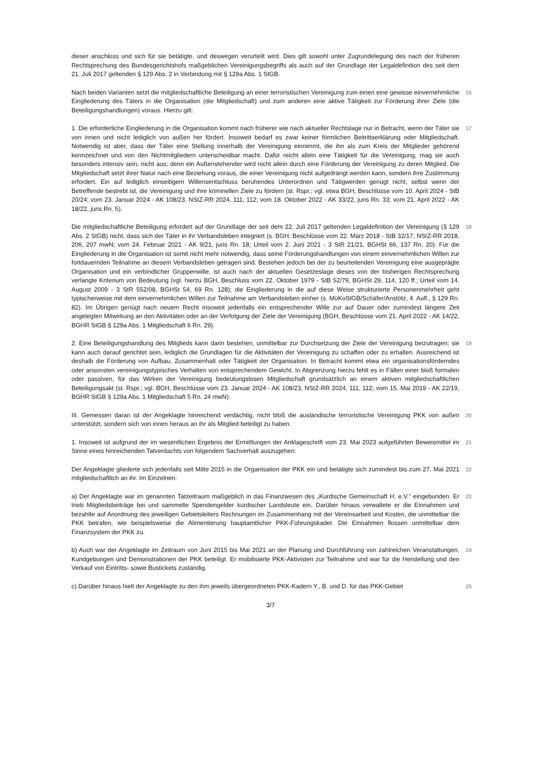dieser anschloss und sich für sie betätigte, und deswegen verurteilt wird. Dies gilt sowohl unter Zugrundelegung des nach der früheren Rechtsprechung des Bundesgerichtshofs maßgeblichen Vereinigungsbegriffs als auch auf der Grundlage der Legaldefinition des seit dem 21. Juli 2017 geltenden § 129 Abs. 2 in Verbindung mit § 129a Abs. 1 StGB.
Nach beiden Varianten setzt die mitgliedschaftliche Beteiligung an einer terroristischen Vereinigung zum einen eine gewisse einvernehmliche Eingliederung des Täters in die Organisation (die Mitgliedschaft) und zum anderen eine aktive Tätigkeit zur Förderung ihrer Ziele (die Beteiligungshandlungen) voraus. Hierzu gilt:
16
1. Die erforderliche Eingliederung in die Organisation kommt nach früherer wie nach aktueller Rechtslage nur in Betracht, wenn der Täter sie von innen und nicht lediglich von außen her fördert. Insoweit bedarf es zwar keiner förmlichen Beitrittserklärung oder Mitgliedschaft. Notwendig ist aber, dass der Täter eine Stellung innerhalb der Vereinigung einnimmt, die ihn als zum Kreis der Mitglieder gehörend kennzeichnet und von den Nichtmitgliedern unterscheidbar macht. Dafür reicht allein eine Tätigkeit für die Vereinigung, mag sie auch besonders intensiv sein, nicht aus; denn ein Außenstehender wird nicht allein durch eine Förderung der Vereinigung zu deren Mitglied. Die Mitgliedschaft setzt ihrer Natur nach eine Beziehung voraus, die einer Vereinigung nicht aufgedrängt werden kann, sondern ihre Zustimmung erfordert. Ein auf lediglich einseitigem Willensentschluss beruhendes Unterordnen und Tätigwerden genügt nicht, selbst wenn der Betreffende bestrebt ist, die Vereinigung und ihre kriminellen Ziele zu fördern (st. Rspr.; vgl. etwa BGH, Beschlüsse vom 10. April 2024 - StB 20/24; vom 23. Januar 2024 - AK 108/23, NStZ-RR 2024, 111, 112; vom 18. Oktober 2022 - AK 33/22, juris Rn. 33; vom 21. April 2022 - AK 18/22, juris Rn. 5).
17
Die mitgliedschaftliche Beteiligung erfordert auf der Grundlage der seit dem 22. Juli 2017 geltenden Legaldefinition der Vereinigung (§ 129 Abs. 2 StGB) nicht, dass sich der Täter in ihr Verbandsleben integriert (s. BGH, Beschlüsse vom 22. März 2018 - StB 32/17, NStZ-RR 2018, 206, 207 mwN; vom 24. Februar 2021 - AK 9/21, juris Rn. 18; Urteil vom 2. Juni 2021 - 3 StR 21/21, BGHSt 66, 137 Rn. 20). Für die Eingliederung in die Organisation ist somit nicht mehr notwendig, dass seine Förderungshandlungen von einem einvernehmlichen Willen zur fortdauernden Teilnahme an diesem Verbandsleben getragen sind. Bestehen jedoch bei der zu beurteilenden Vereinigung eine ausgeprägte Organisation und ein verbindlicher Gruppenwille, ist auch nach der aktuellen Gesetzeslage dieses von der bisherigen Rechtsprechung verlangte Kriterium von Bedeutung (vgl. hierzu BGH, Beschluss vom 22. Oktober 1979 - StB 52/79, BGHSt 29, 114, 120 ff.; Urteil vom 14. August 2009 - 3 StR 552/08, BGHSt 54, 69 Rn. 128); die Eingliederung in die auf diese Weise strukturierte Personenmehrheit geht typischerweise mit dem einvernehmlichen Willen zur Teilnahme am Verbandsleben einher (s. MüKoStGB/Schäfer/Anstötz, 4. Aufl., § 129 Rn. 82). Im Übrigen genügt nach neuem Recht insoweit jedenfalls ein entsprechender Wille zur auf Dauer oder zumindest längere Zeit angelegten Mitwirkung an den Aktivitäten oder an der Verfolgung der Ziele der Vereinigung (BGH, Beschlüsse vom 21. April 2022 - AK 14/22, BGHR StGB § 129a Abs. 1 Mitgliedschaft 6 Rn. 29).
18
2. Eine Beteiligungshandlung des Mitglieds kann darin bestehen, unmittelbar zur Durchsetzung der Ziele der Vereinigung beizutragen; sie kann auch darauf gerichtet sein, lediglich die Grundlagen für die Aktivitäten der Vereinigung zu schaffen oder zu erhalten. Ausreichend ist deshalb die Förderung von Aufbau, Zusammenhalt oder Tätigkeit der Organisation. In Betracht kommt etwa ein organisationsförderndes oder ansonsten vereinigungstypisches Verhalten von entsprechendem Gewicht. In Abgrenzung hierzu fehlt es in Fällen einer bloß formalen oder passiven, für das Wirken der Vereinigung bedeutungslosen Mitgliedschaft grundsätzlich an einem aktiven mitgliedschaftlichen Beteiligungsakt (st. Rspr.; vgl. BGH, Beschlüsse vom 23. Januar 2024 - AK 108/23, NStZ-RR 2024, 111, 112; vom 15. Mai 2019 - AK 22/19, BGHR StGB § 129a Abs. 1 Mitgliedschaft 5 Rn. 24 mwN).
19
III. Gemessen daran ist der Angeklagte hinreichend verdächtig, nicht bloß die ausländische terroristische Vereinigung PKK von außen unterstützt, sondern sich von innen heraus an ihr als Mitglied beteiligt zu haben.
20
1. Insoweit ist aufgrund der im wesentlichen Ergebnis der Ermittlungen der Anklageschrift vom 23. Mai 2023 aufgeführten Beweismittel im Sinne eines hinreichenden Tatverdachts von folgendem Sachverhalt auszugehen:
21
Der Angeklagte gliederte sich jedenfalls seit Mitte 2015 in die Organisation der PKK ein und betätigte sich zumindest bis zum 27. Mai 2021 mitgliedschaftlich an ihr. Im Einzelnen:
22
a) Der Angeklagte war im genannten Tatzeitraum maßgeblich in das Finanzwesen des „Kurdische Gemeinschaft H. e.V.“ eingebunden. Er trieb Mitgliedsbeiträge bei und sammelte Spendengelder kurdischer Landsleute ein. Darüber hinaus verwaltete er die Einnahmen und bezahlte auf Anordnung des jeweiligen Gebietsleiters Rechnungen im Zusammenhang mit der Vereinsarbeit und Kosten, die unmittelbar die PKK betrafen, wie beispielsweise die Alimentierung hauptamtlicher PKK-Führungskader. Die Einnahmen flossen unmittelbar dem Finanzsystem der PKK zu.
23
b) Auch war der Angeklagte im Zeitraum von Juni 2015 bis Mai 2021 an der Planung und Durchführung von zahlreichen Veranstaltungen, Kundgebungen und Demonstrationen der PKK beteiligt. Er mobilisierte PKK-Aktivisten zur Teilnahme und war für die Herstellung und den Verkauf von Eintritts- sowie Bustickets zuständig.
24
c) Darüber hinaus hielt der Angeklagte zu den ihm jeweils übergeordneten PKK-Kadern Y., B. und D. für das PKK-Gebiet
25
3/7